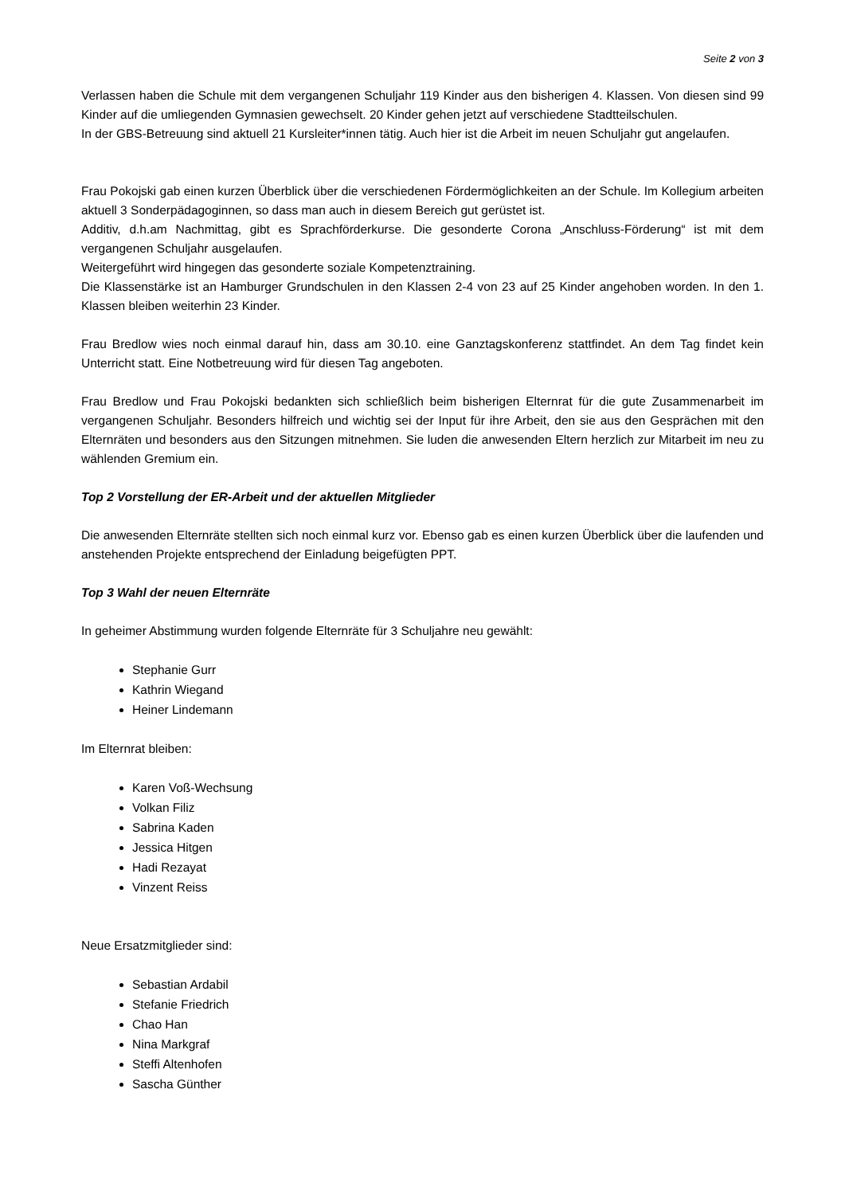Seite 2 von 3
Verlassen haben die Schule mit dem vergangenen Schuljahr 119 Kinder aus den bisherigen 4. Klassen. Von diesen sind 99 Kinder auf die umliegenden Gymnasien gewechselt. 20 Kinder gehen jetzt auf verschiedene Stadtteilschulen.
In der GBS-Betreuung sind aktuell 21 Kursleiter*innen tätig. Auch hier ist die Arbeit im neuen Schuljahr gut angelaufen.
Frau Pokojski gab einen kurzen Überblick über die verschiedenen Fördermöglichkeiten an der Schule. Im Kollegium arbeiten aktuell 3 Sonderpädagoginnen, so dass man auch in diesem Bereich gut gerüstet ist.
Additiv, d.h.am Nachmittag, gibt es Sprachförderkurse. Die gesonderte Corona „Anschluss-Förderung“ ist mit dem vergangenen Schuljahr ausgelaufen.
Weitergeführt wird hingegen das gesonderte soziale Kompetenztraining.
Die Klassenstärke ist an Hamburger Grundschulen in den Klassen 2-4 von 23 auf 25 Kinder angehoben worden. In den 1. Klassen bleiben weiterhin 23 Kinder.
Frau Bredlow wies noch einmal darauf hin, dass am 30.10. eine Ganztagskonferenz stattfindet. An dem Tag findet kein Unterricht statt. Eine Notbetreuung wird für diesen Tag angeboten.
Frau Bredlow und Frau Pokojski bedankten sich schließlich beim bisherigen Elternrat für die gute Zusammenarbeit im vergangenen Schuljahr. Besonders hilfreich und wichtig sei der Input für ihre Arbeit, den sie aus den Gesprächen mit den Elternräten und besonders aus den Sitzungen mitnehmen. Sie luden die anwesenden Eltern herzlich zur Mitarbeit im neu zu wählenden Gremium ein.
Top 2 Vorstellung der ER-Arbeit und der aktuellen Mitglieder
Die anwesenden Elternräte stellten sich noch einmal kurz vor. Ebenso gab es einen kurzen Überblick über die laufenden und anstehenden Projekte entsprechend der Einladung beigefügten PPT.
Top 3 Wahl der neuen Elternräte
In geheimer Abstimmung wurden folgende Elternräte für 3 Schuljahre neu gewählt:
Stephanie Gurr
Kathrin Wiegand
Heiner Lindemann
Im Elternrat bleiben:
Karen Voß-Wechsung
Volkan Filiz
Sabrina Kaden
Jessica Hitgen
Hadi Rezayat
Vinzent Reiss
Neue Ersatzmitglieder sind:
Sebastian Ardabil
Stefanie Friedrich
Chao Han
Nina Markgraf
Steffi Altenhofen
Sascha Günther